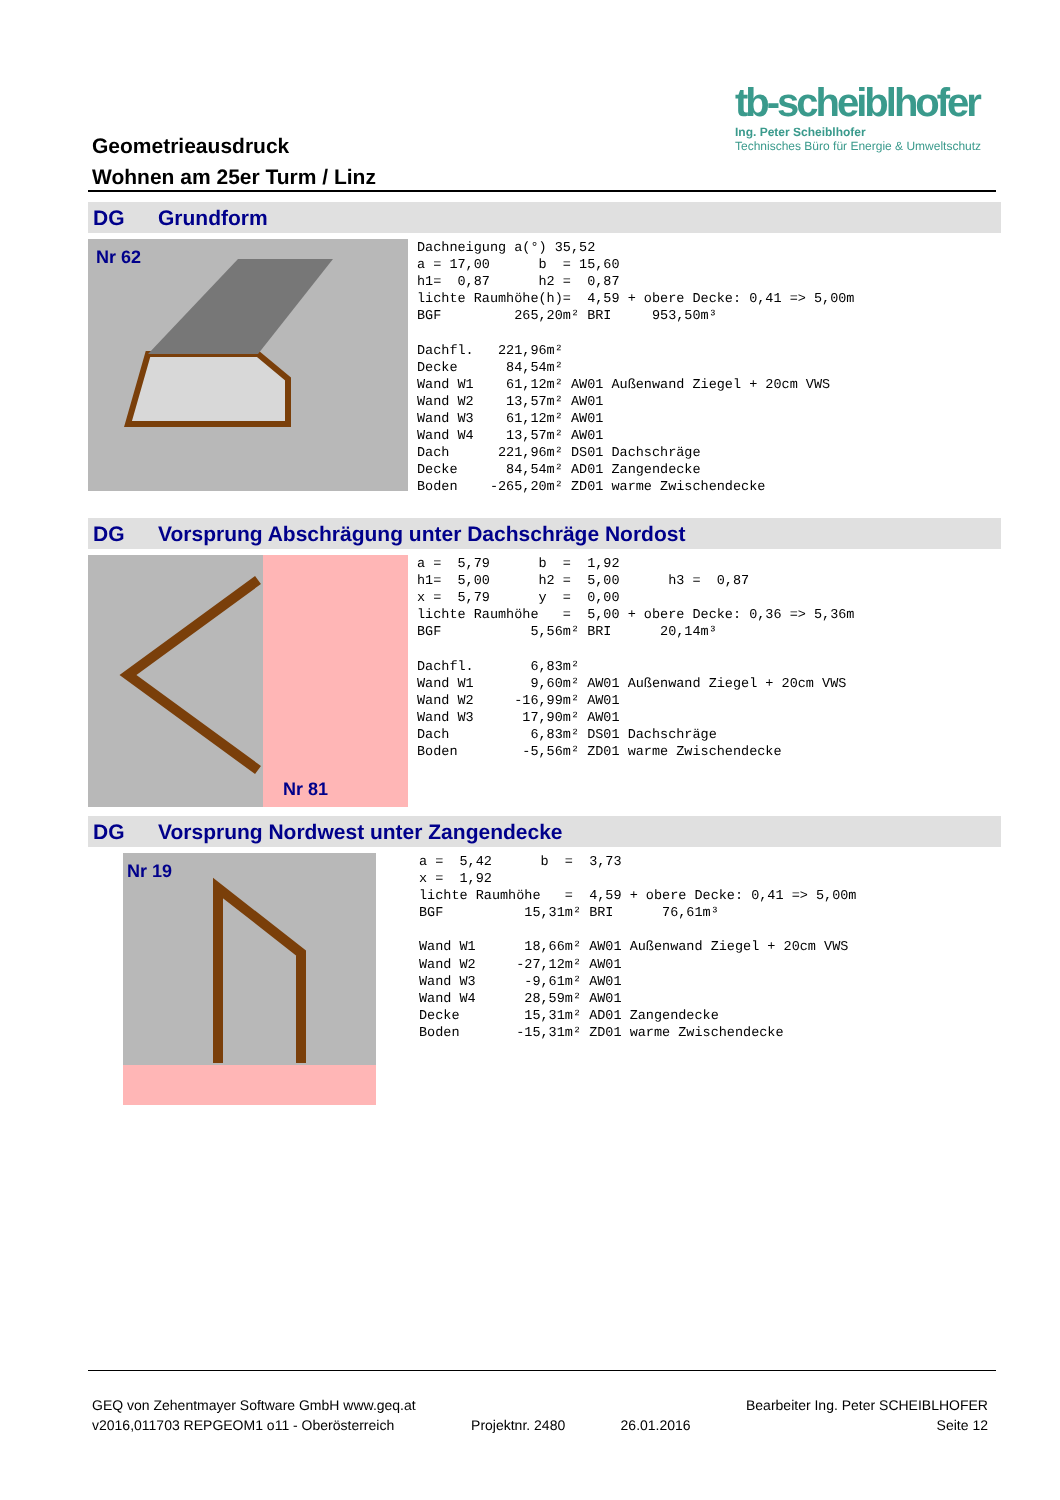Geometrieausdruck
Wohnen am 25er Turm / Linz
tb-scheiblhofer
Ing. Peter Scheiblhofer
Technisches Büro für Energie & Umweltschutz
DG Grundform
Nr 62
Dachneigung a(°) 35,52
a = 17,00      b  = 15,60
h1=  0,87      h2 =  0,87
lichte Raumhöhe(h)=  4,59 + obere Decke: 0,41 => 5,00m
BGF         265,20m² BRI     953,50m³

Dachfl.   221,96m²
Decke      84,54m²
Wand W1    61,12m² AW01 Außenwand Ziegel + 20cm VWS
Wand W2    13,57m² AW01
Wand W3    61,12m² AW01
Wand W4    13,57m² AW01
Dach      221,96m² DS01 Dachschräge
Decke      84,54m² AD01 Zangendecke
Boden    -265,20m² ZD01 warme Zwischendecke
DG Vorsprung Abschrägung unter Dachschräge Nordost
Nr 81
a =  5,79      b  =  1,92
h1=  5,00      h2 =  5,00      h3 =  0,87
x =  5,79      y  =  0,00
lichte Raumhöhe   =  5,00 + obere Decke: 0,36 => 5,36m
BGF           5,56m² BRI      20,14m³

Dachfl.       6,83m²
Wand W1       9,60m² AW01 Außenwand Ziegel + 20cm VWS
Wand W2     -16,99m² AW01
Wand W3      17,90m² AW01
Dach          6,83m² DS01 Dachschräge
Boden        -5,56m² ZD01 warme Zwischendecke
DG Vorsprung Nordwest unter Zangendecke
Nr 19
a =  5,42      b  =  3,73
x =  1,92
lichte Raumhöhe   =  4,59 + obere Decke: 0,41 => 5,00m
BGF          15,31m² BRI      76,61m³

Wand W1      18,66m² AW01 Außenwand Ziegel + 20cm VWS
Wand W2     -27,12m² AW01
Wand W3      -9,61m² AW01
Wand W4      28,59m² AW01
Decke        15,31m² AD01 Zangendecke
Boden       -15,31m² ZD01 warme Zwischendecke
GEQ von Zehentmayer Software GmbH www.geq.at
v2016,011703 REPGEOM1 o11 - Oberösterreich
Projektnr. 2480
26.01.2016 Bearbeiter Ing. Peter SCHEIBLHOFER
Seite 12